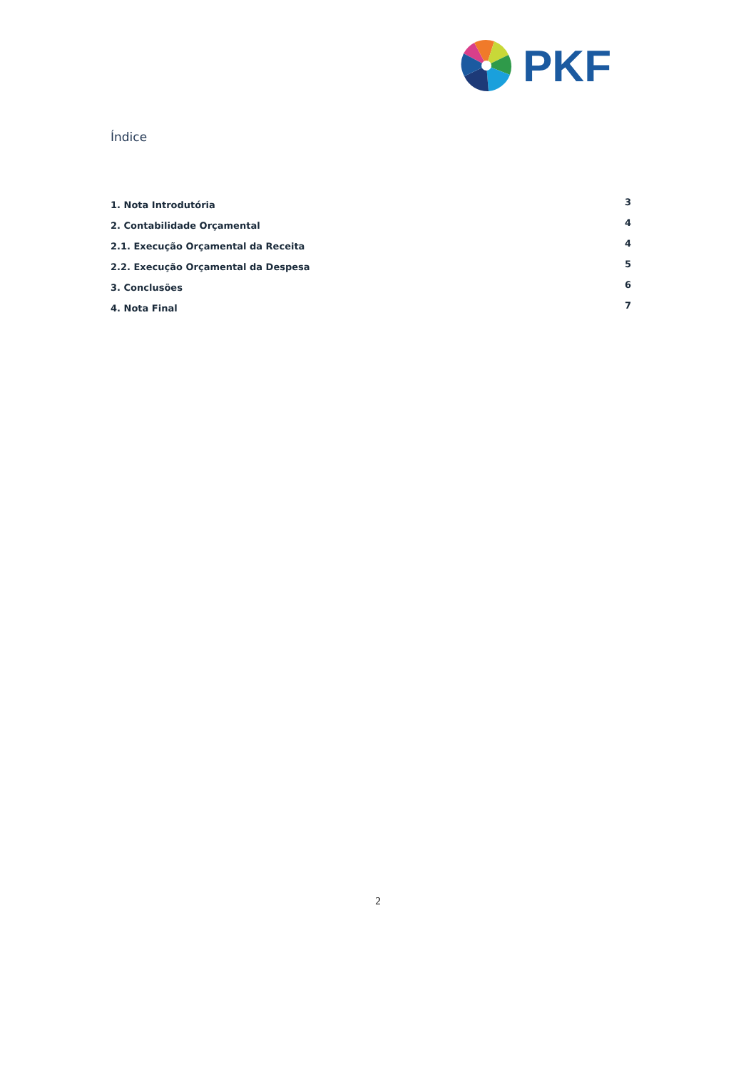PKF
Índice
1. Nota Introdutória 3
2. Contabilidade Orçamental 4
2.1. Execução Orçamental da Receita 4
2.2. Execução Orçamental da Despesa 5
3. Conclusões 6
4. Nota Final 7
2